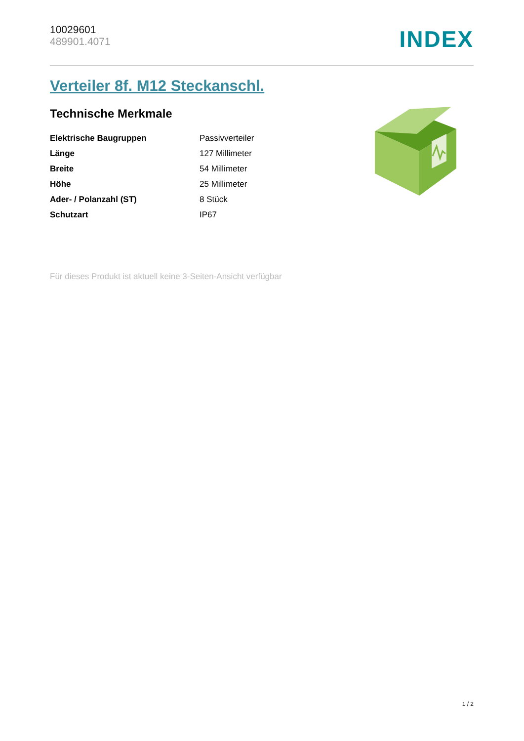10029601
489901.4071
INDEX
Verteiler 8f. M12 Steckanschl.
Technische Merkmale
| Elektrische Baugruppen | Passivverteiler |
| Länge | 127 Millimeter |
| Breite | 54 Millimeter |
| Höhe | 25 Millimeter |
| Ader- / Polanzahl (ST) | 8 Stück |
| Schutzart | IP67 |
Für dieses Produkt ist aktuell keine 3-Seiten-Ansicht verfügbar
1 / 2